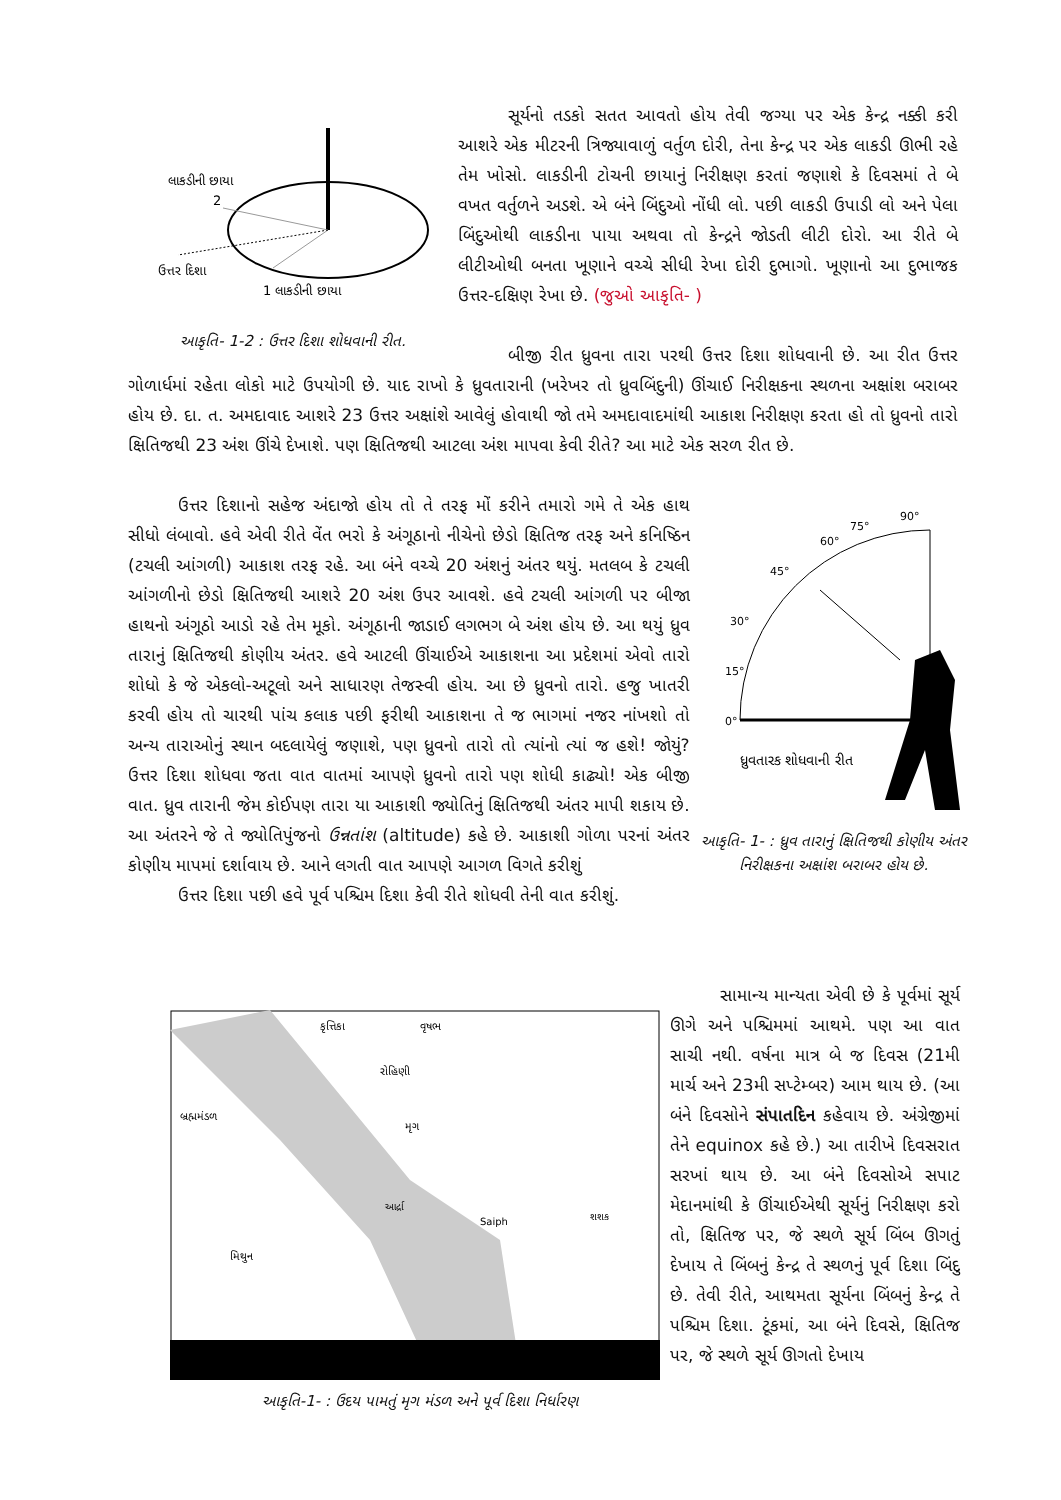લાકડીની છાયા
2
ઉત્તર દિશા
1 લાકડીની છાયા
આકૃતિ- 1-2 : ઉત્તર દિશા શોધવાની રીત.
સૂર્યનો તડકો સતત આવતો હોય તેવી જગ્યા પર એક કેન્દ્ર નક્કી કરી આશરે એક મીટરની ત્રિજ્યાવાળું વર્તુળ દોરી, તેના કેન્દ્ર પર એક લાકડી ઊભી રહે તેમ ખોસો. લાકડીની ટોચની છાયાનું નિરીક્ષણ કરતાં જણાશે કે દિવસમાં તે બે વખત વર્તુળને અડશે. એ બંને બિંદુઓ નોંધી લો. પછી લાકડી ઉપાડી લો અને પેલા બિંદુઓથી લાકડીના પાયા અથવા તો કેન્દ્રને જોડતી લીટી દોરો. આ રીતે બે લીટીઓથી બનતા ખૂણાને વચ્ચે સીધી રેખા દોરી દુભાગો. ખૂણાનો આ દુભાજક ઉત્તર-દક્ષિણ રેખા છે. (જુઓ આકૃતિ- )
બીજી રીત ધ્રુવના તારા પરથી ઉત્તર દિશા શોધવાની છે. આ રીત ઉત્તર ગોળાર્ધમાં રહેતા લોકો માટે ઉપયોગી છે. યાદ રાખો કે ધ્રુવતારાની (ખરેખર તો ધ્રુવબિંદુની) ઊંચાઈ નિરીક્ષકના સ્થળના અક્ષાંશ બરાબર હોય છે. દા. ત. અમદાવાદ આશરે 23 ઉત્તર અક્ષાંશે આવેલું હોવાથી જો તમે અમદાવાદમાંથી આકાશ નિરીક્ષણ કરતા હો તો ધ્રુવનો તારો ક્ષિતિજથી 23 અંશ ઊંચે દેખાશે. પણ ક્ષિતિજથી આટલા અંશ માપવા કેવી રીતે? આ માટે એક સરળ રીત છે.
ઉત્તર દિશાનો સહેજ અંદાજો હોય તો તે તરફ મોં કરીને તમારો ગમે તે એક હાથ સીધો લંબાવો. હવે એવી રીતે વેંત ભરો કે અંગૂઠાનો નીચેનો છેડો ક્ષિતિજ તરફ અને કનિષ્ઠિન (ટચલી આંગળી) આકાશ તરફ રહે. આ બંને વચ્ચે 20 અંશનું અંતર થયું. મતલબ કે ટચલી આંગળીનો છેડો ક્ષિતિજથી આશરે 20 અંશ ઉપર આવશે. હવે ટચલી આંગળી પર બીજા હાથનો અંગૂઠો આડો રહે તેમ મૂકો. અંગૂઠાની જાડાઈ લગભગ બે અંશ હોય છે. આ થયું ધ્રુવ તારાનું ક્ષિતિજથી કોણીય અંતર. હવે આટલી ઊંચાઈએ આકાશના આ પ્રદેશમાં એવો તારો શોધો કે જે એકલો-અટૂલો અને સાધારણ તેજસ્વી હોય. આ છે ધ્રુવનો તારો. હજુ ખાતરી કરવી હોય તો ચારથી પાંચ કલાક પછી ફરીથી આકાશના તે જ ભાગમાં નજર નાંખશો તો અન્ય તારાઓનું સ્થાન બદલાયેલું જણાશે, પણ ધ્રુવનો તારો તો ત્યાંનો ત્યાં જ હશે! જોયું? ઉત્તર દિશા શોધવા જતા વાત વાતમાં આપણે ધ્રુવનો તારો પણ શોધી કાઢ્યો! એક બીજી વાત. ધ્રુવ તારાની જેમ કોઈપણ તારા યા આકાશી જ્યોતિનું ક્ષિતિજથી અંતર માપી શકાય છે. આ અંતરને જે તે જ્યોતિપુંજનો ઉન્નતાંશ (altitude) કહે છે. આકાશી ગોળા પરનાં અંતર કોણીય માપમાં દર્શાવાય છે. આને લગતી વાત આપણે આગળ વિગતે કરીશું
ઉત્તર દિશા પછી હવે પૂર્વ પશ્ચિમ દિશા કેવી રીતે શોધવી તેની વાત કરીશું.
0°
15°
30°
45°
60°
75°
90°
ધ્રુવતારક શોધવાની રીત
આકૃતિ- 1- : ધ્રુવ તારાનું ક્ષિતિજથી કોણીય અંતર નિરીક્ષકના અક્ષાંશ બરાબર હોય છે.
કૃત્તિકા
વૃષભ
રોહિણી
બ્રહ્મમંડળ
મૃગ
આર્દ્રા
Saiph
શશક
મિથુન
આકૃતિ-1- : ઉદય પામતું મૃગ મંડળ અને પૂર્વ દિશા નિર્ધારણ
સામાન્ય માન્યતા એવી છે કે પૂર્વમાં સૂર્ય ઊગે અને પશ્ચિમમાં આથમે. પણ આ વાત સાચી નથી. વર્ષના માત્ર બે જ દિવસ (21મી માર્ચ અને 23મી સપ્ટેમ્બર) આમ થાય છે. (આ બંને દિવસોને સંપાતદિન કહેવાય છે. અંગ્રેજીમાં તેને equinox કહે છે.) આ તારીખે દિવસરાત સરખાં થાય છે. આ બંને દિવસોએ સપાટ મેદાનમાંથી કે ઊંચાઈએથી સૂર્યનું નિરીક્ષણ કરો તો, ક્ષિતિજ પર, જે સ્થળે સૂર્ય બિંબ ઊગતું દેખાય તે બિંબનું કેન્દ્ર તે સ્થળનું પૂર્વ દિશા બિંદુ છે. તેવી રીતે, આથમતા સૂર્યના બિંબનું કેન્દ્ર તે પશ્ચિમ દિશા. ટૂંકમાં, આ બંને દિવસે, ક્ષિતિજ પર, જે સ્થળે સૂર્ય ઊગતો દેખાય